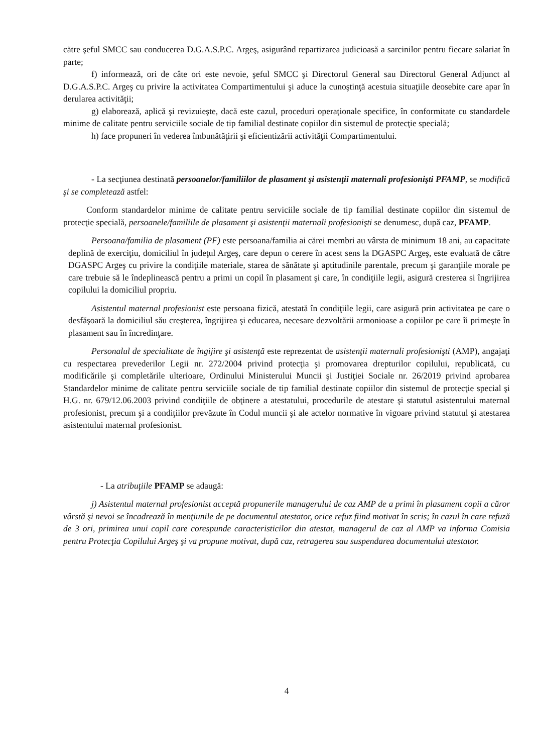către şeful SMCC sau conducerea D.G.A.S.P.C. Argeş, asigurând repartizarea judicioasă a sarcinilor pentru fiecare salariat în parte;
f) informează, ori de câte ori este nevoie, şeful SMCC şi Directorul General sau Directorul General Adjunct al D.G.A.S.P.C. Argeş cu privire la activitatea Compartimentului şi aduce la cunoştinţă acestuia situaţiile deosebite care apar în derularea activităţii;
g) elaborează, aplică şi revizuieşte, dacă este cazul, proceduri operaţionale specifice, în conformitate cu standardele minime de calitate pentru serviciile sociale de tip familial destinate copiilor din sistemul de protecţie specială;
h) face propuneri în vederea îmbunătăţirii şi eficientizării activităţii Compartimentului.
- La secţiunea destinată persoanelor/familiilor de plasament şi asistenţii maternali profesionişti PFAMP, se modifică şi se completează astfel:
Conform standardelor minime de calitate pentru serviciile sociale de tip familial destinate copiilor din sistemul de protecţie specială, persoanele/familiile de plasament şi asistenţii maternali profesionişti se denumesc, după caz, PFAMP.
Persoana/familia de plasament (PF) este persoana/familia ai cărei membri au vârsta de minimum 18 ani, au capacitate deplină de exerciţiu, domiciliul în judeţul Argeş, care depun o cerere în acest sens la DGASPC Argeş, este evaluată de către DGASPC Argeş cu privire la condiţiile materiale, starea de sănătate şi aptitudinile parentale, precum şi garanţiile morale pe care trebuie să le îndeplinească pentru a primi un copil în plasament şi care, în condiţiile legii, asigură cresterea si îngrijirea copilului la domiciliul propriu.
Asistentul maternal profesionist este persoana fizică, atestată în condiţiile legii, care asigură prin activitatea pe care o desfăşoară la domiciliul său creşterea, îngrijirea şi educarea, necesare dezvoltării armonioase a copiilor pe care îi primeşte în plasament sau în încredinţare.
Personalul de specialitate de îngijire şi asistenţă este reprezentat de asistenţii maternali profesionişti (AMP), angajaţi cu respectarea prevederilor Legii nr. 272/2004 privind protecţia şi promovarea drepturilor copilului, republicată, cu modificările şi completările ulterioare, Ordinului Ministerului Muncii şi Justiţiei Sociale nr. 26/2019 privind aprobarea Standardelor minime de calitate pentru serviciile sociale de tip familial destinate copiilor din sistemul de protecţie special şi H.G. nr. 679/12.06.2003 privind condiţiile de obţinere a atestatului, procedurile de atestare şi statutul asistentului maternal profesionist, precum şi a condiţiilor prevăzute în Codul muncii şi ale actelor normative în vigoare privind statutul şi atestarea asistentului maternal profesionist.
- La atribuţiile PFAMP se adaugă:
j) Asistentul maternal profesionist acceptă propunerile managerului de caz AMP de a primi în plasament copii a căror vârstă şi nevoi se încadrează în menţiunile de pe documentul atestator, orice refuz fiind motivat în scris; în cazul în care refuză de 3 ori, primirea unui copil care corespunde caracteristicilor din atestat, managerul de caz al AMP va informa Comisia pentru Protecţia Copilului Argeş şi va propune motivat, după caz, retragerea sau suspendarea documentului atestator.
4